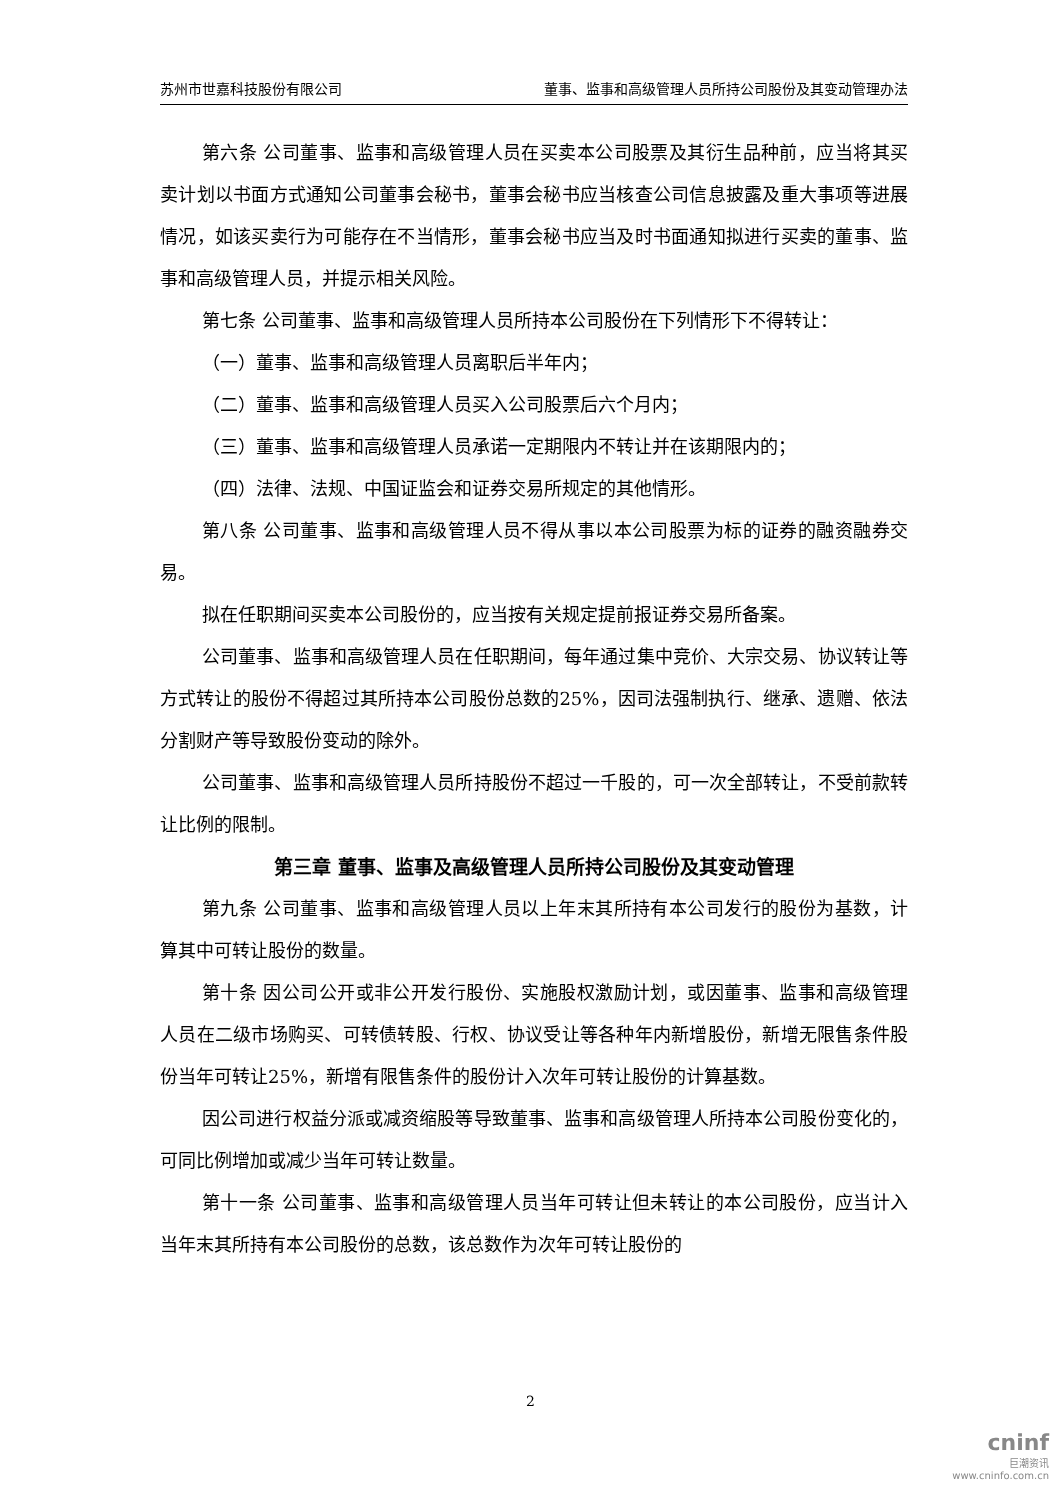苏州市世嘉科技股份有限公司 董事、监事和高级管理人员所持公司股份及其变动管理办法
第六条 公司董事、监事和高级管理人员在买卖本公司股票及其衍生品种前，应当将其买卖计划以书面方式通知公司董事会秘书，董事会秘书应当核查公司信息披露及重大事项等进展情况，如该买卖行为可能存在不当情形，董事会秘书应当及时书面通知拟进行买卖的董事、监事和高级管理人员，并提示相关风险。
第七条 公司董事、监事和高级管理人员所持本公司股份在下列情形下不得转让：
（一）董事、监事和高级管理人员离职后半年内；
（二）董事、监事和高级管理人员买入公司股票后六个月内；
（三）董事、监事和高级管理人员承诺一定期限内不转让并在该期限内的；
（四）法律、法规、中国证监会和证券交易所规定的其他情形。
第八条 公司董事、监事和高级管理人员不得从事以本公司股票为标的证券的融资融券交易。
拟在任职期间买卖本公司股份的，应当按有关规定提前报证券交易所备案。
公司董事、监事和高级管理人员在任职期间，每年通过集中竞价、大宗交易、协议转让等方式转让的股份不得超过其所持本公司股份总数的25%，因司法强制执行、继承、遗赠、依法分割财产等导致股份变动的除外。
公司董事、监事和高级管理人员所持股份不超过一千股的，可一次全部转让，不受前款转让比例的限制。
第三章 董事、监事及高级管理人员所持公司股份及其变动管理
第九条 公司董事、监事和高级管理人员以上年末其所持有本公司发行的股份为基数，计算其中可转让股份的数量。
第十条 因公司公开或非公开发行股份、实施股权激励计划，或因董事、监事和高级管理人员在二级市场购买、可转债转股、行权、协议受让等各种年内新增股份，新增无限售条件股份当年可转让25%，新增有限售条件的股份计入次年可转让股份的计算基数。
因公司进行权益分派或减资缩股等导致董事、监事和高级管理人所持本公司股份变化的，可同比例增加或减少当年可转让数量。
第十一条 公司董事、监事和高级管理人员当年可转让但未转让的本公司股份，应当计入当年末其所持有本公司股份的总数，该总数作为次年可转让股份的
2
cninf
巨潮资讯
www.cninfo.com.cn